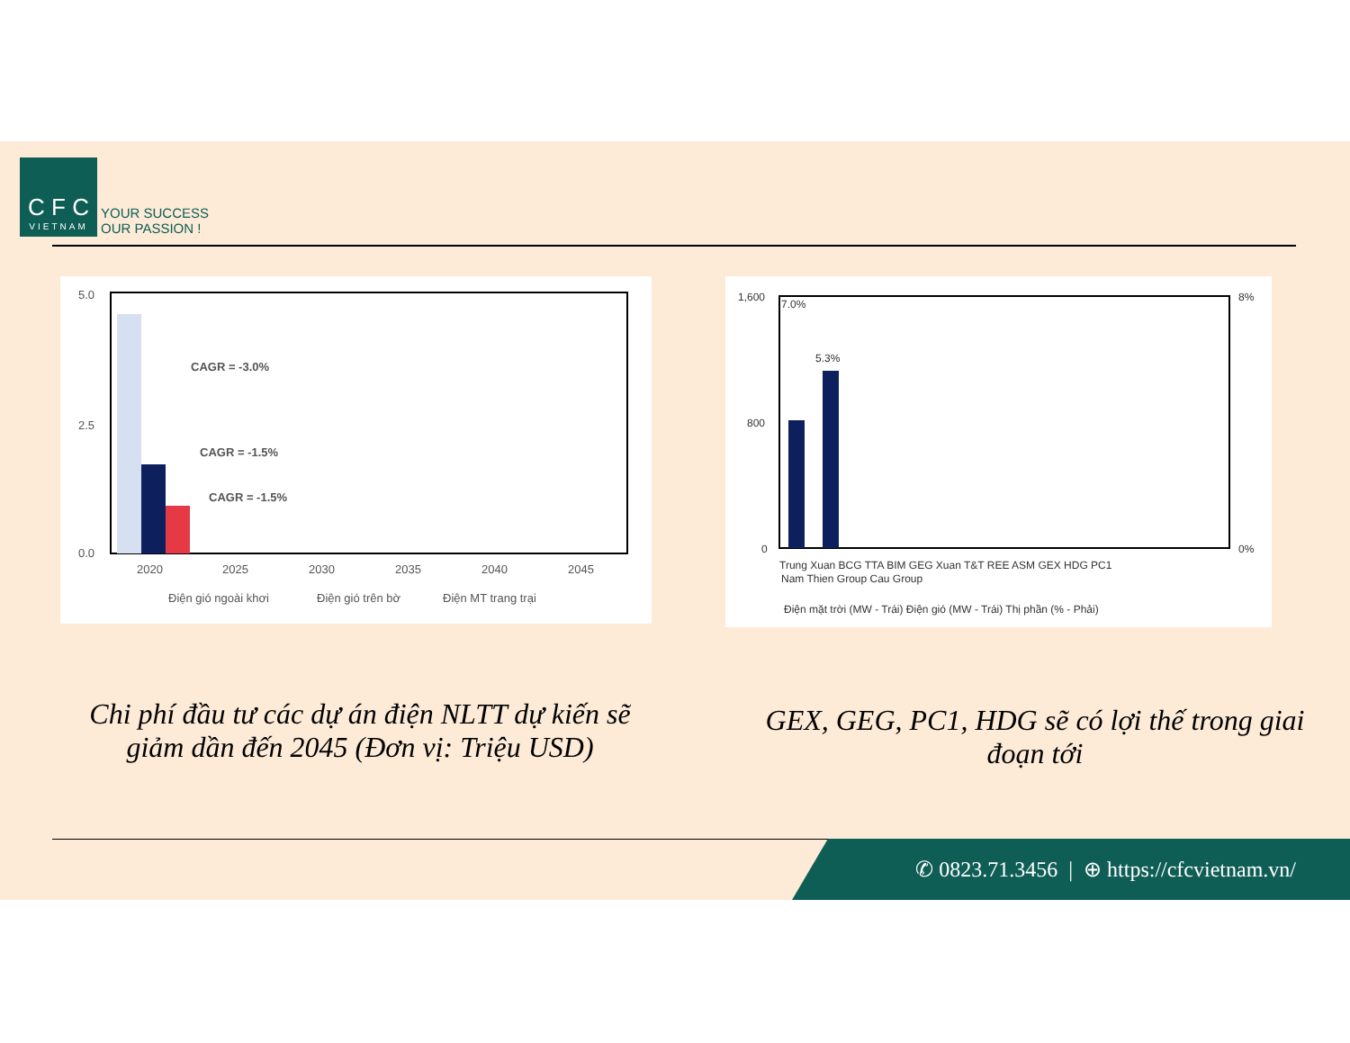C F C VIETNAM YOUR SUCCESS
OUR PASSION !
5.0
2.5
0.0
2020
2025
2030
2035
2040
2045
CAGR = -3.0%
CAGR = -1.5%
CAGR = -1.5%
Điện gió ngoài khơi
Điện gió trên bờ
Điện MT trang trại
1,600
800
0
8%
0%
7.0%
5.3%
Trung Xuan BCG TTA BIM GEG Xuan T&T REE ASM GEX HDG PC1
Nam Thien Group Cau Group
Điện mặt trời (MW - Trái) Điện gió (MW - Trái) Thị phần (% - Phải)
Chi phí đầu tư các dự án điện NLTT dự kiến sẽ giảm dần đến 2045 (Đơn vị: Triệu USD)
GEX, GEG, PC1, HDG sẽ có lợi thế trong giai đoạn tới
✆ 0823.71.3456 | ⊕ https://cfcvietnam.vn/